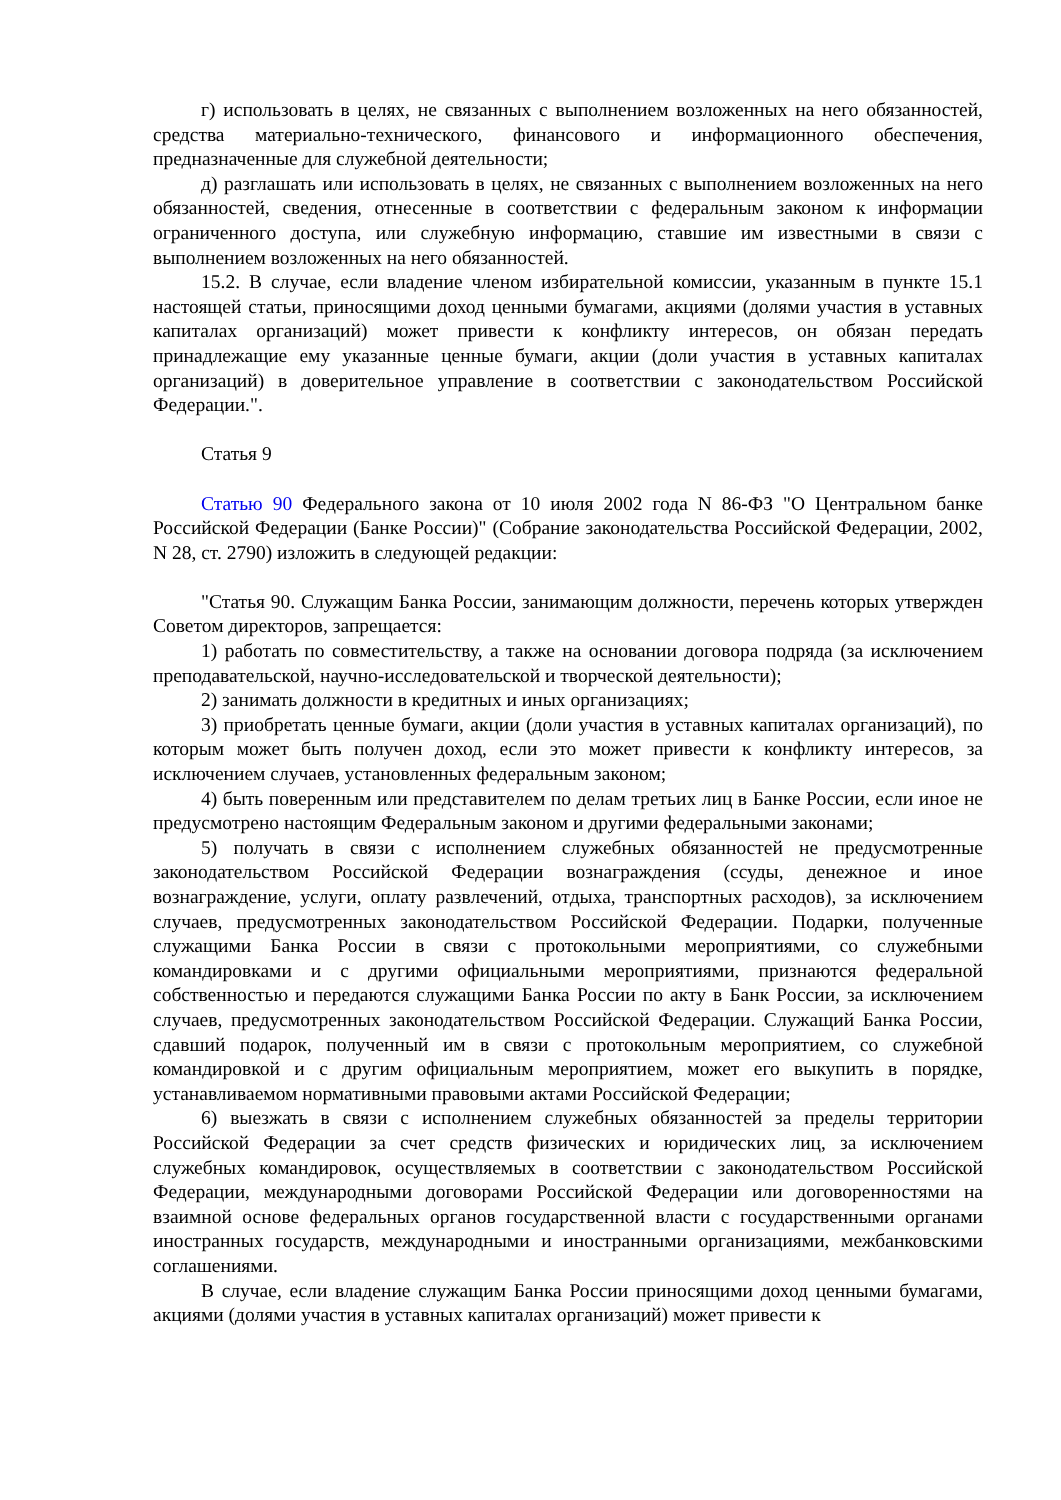г) использовать в целях, не связанных с выполнением возложенных на него обязанностей, средства материально-технического, финансового и информационного обеспечения, предназначенные для служебной деятельности;
д) разглашать или использовать в целях, не связанных с выполнением возложенных на него обязанностей, сведения, отнесенные в соответствии с федеральным законом к информации ограниченного доступа, или служебную информацию, ставшие им известными в связи с выполнением возложенных на него обязанностей.
15.2. В случае, если владение членом избирательной комиссии, указанным в пункте 15.1 настоящей статьи, приносящими доход ценными бумагами, акциями (долями участия в уставных капиталах организаций) может привести к конфликту интересов, он обязан передать принадлежащие ему указанные ценные бумаги, акции (доли участия в уставных капиталах организаций) в доверительное управление в соответствии с законодательством Российской Федерации.".
Статья 9
Статью 90 Федерального закона от 10 июля 2002 года N 86-ФЗ "О Центральном банке Российской Федерации (Банке России)" (Собрание законодательства Российской Федерации, 2002, N 28, ст. 2790) изложить в следующей редакции:
"Статья 90. Служащим Банка России, занимающим должности, перечень которых утвержден Советом директоров, запрещается:
1) работать по совместительству, а также на основании договора подряда (за исключением преподавательской, научно-исследовательской и творческой деятельности);
2) занимать должности в кредитных и иных организациях;
3) приобретать ценные бумаги, акции (доли участия в уставных капиталах организаций), по которым может быть получен доход, если это может привести к конфликту интересов, за исключением случаев, установленных федеральным законом;
4) быть поверенным или представителем по делам третьих лиц в Банке России, если иное не предусмотрено настоящим Федеральным законом и другими федеральными законами;
5) получать в связи с исполнением служебных обязанностей не предусмотренные законодательством Российской Федерации вознаграждения (ссуды, денежное и иное вознаграждение, услуги, оплату развлечений, отдыха, транспортных расходов), за исключением случаев, предусмотренных законодательством Российской Федерации. Подарки, полученные служащими Банка России в связи с протокольными мероприятиями, со служебными командировками и с другими официальными мероприятиями, признаются федеральной собственностью и передаются служащими Банка России по акту в Банк России, за исключением случаев, предусмотренных законодательством Российской Федерации. Служащий Банка России, сдавший подарок, полученный им в связи с протокольным мероприятием, со служебной командировкой и с другим официальным мероприятием, может его выкупить в порядке, устанавливаемом нормативными правовыми актами Российской Федерации;
6) выезжать в связи с исполнением служебных обязанностей за пределы территории Российской Федерации за счет средств физических и юридических лиц, за исключением служебных командировок, осуществляемых в соответствии с законодательством Российской Федерации, международными договорами Российской Федерации или договоренностями на взаимной основе федеральных органов государственной власти с государственными органами иностранных государств, международными и иностранными организациями, межбанковскими соглашениями.
В случае, если владение служащим Банка России приносящими доход ценными бумагами, акциями (долями участия в уставных капиталах организаций) может привести к